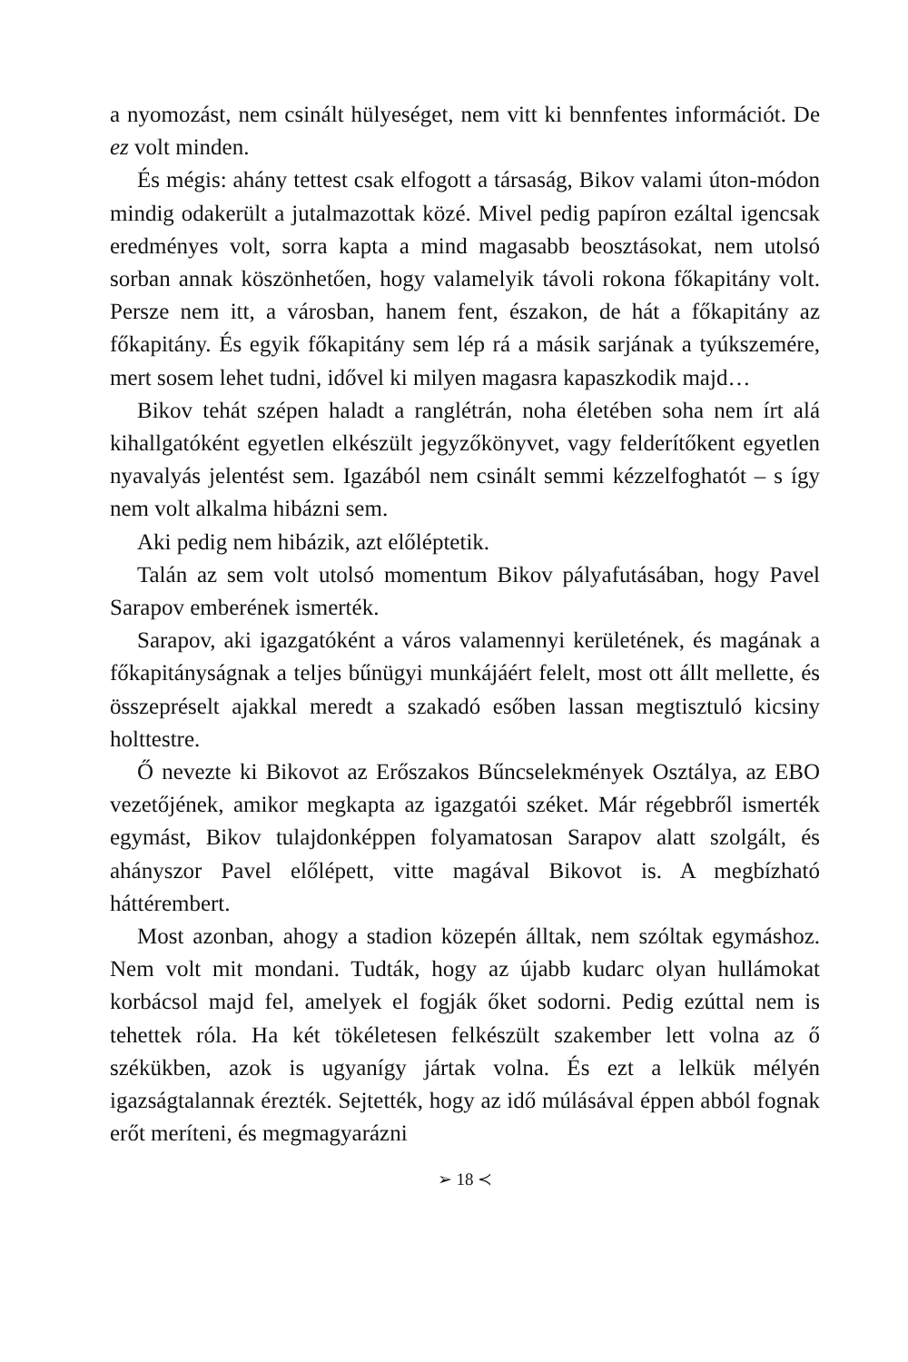a nyomozást, nem csinált hülyeséget, nem vitt ki bennfentes információt. De ez volt minden.
És mégis: ahány tettest csak elfogott a társaság, Bikov valami úton-módon mindig odakerült a jutalmazottak közé. Mivel pedig papíron ezáltal igencsak eredményes volt, sorra kapta a mind magasabb beosztásokat, nem utolsó sorban annak köszönhetően, hogy valamelyik távoli rokona főkapitány volt. Persze nem itt, a városban, hanem fent, északon, de hát a főkapitány az főkapitány. És egyik főkapitány sem lép rá a másik sarjának a tyúkszemére, mert sosem lehet tudni, idővel ki milyen magasra kapaszkodik majd…
Bikov tehát szépen haladt a ranglétrán, noha életében soha nem írt alá kihallgatóként egyetlen elkészült jegyzőkönyvet, vagy felderítőkent egyetlen nyavalyás jelentést sem. Igazából nem csinált semmi kézzelfoghatót – s így nem volt alkalma hibázni sem.
Aki pedig nem hibázik, azt előléptetik.
Talán az sem volt utolsó momentum Bikov pályafutásában, hogy Pavel Sarapov emberének ismerték.
Sarapov, aki igazgatóként a város valamennyi kerületének, és magának a főkapitányságnak a teljes bűnügyi munkájáért felelt, most ott állt mellette, és összepréselt ajakkal meredt a szakadó esőben lassan megtisztuló kicsiny holttestre.
Ő nevezte ki Bikovot az Erőszakos Bűncselekmények Osztálya, az EBO vezetőjének, amikor megkapta az igazgatói széket. Már régebbről ismerték egymást, Bikov tulajdonképpen folyamatosan Sarapov alatt szolgált, és ahányszor Pavel előlépett, vitte magával Bikovot is. A megbízható háttérembert.
Most azonban, ahogy a stadion közepén álltak, nem szóltak egymáshoz. Nem volt mit mondani. Tudták, hogy az újabb kudarc olyan hullámokat korbácsol majd fel, amelyek el fogják őket sodorni. Pedig ezúttal nem is tehettek róla. Ha két tökéletesen felkészült szakember lett volna az ő székükben, azok is ugyanígy jártak volna. És ezt a lelkük mélyén igazságtalannak érezték. Sejtették, hogy az idő múlásával éppen abból fognak erőt meríteni, és megmagyarázni
➢ 18 ≺